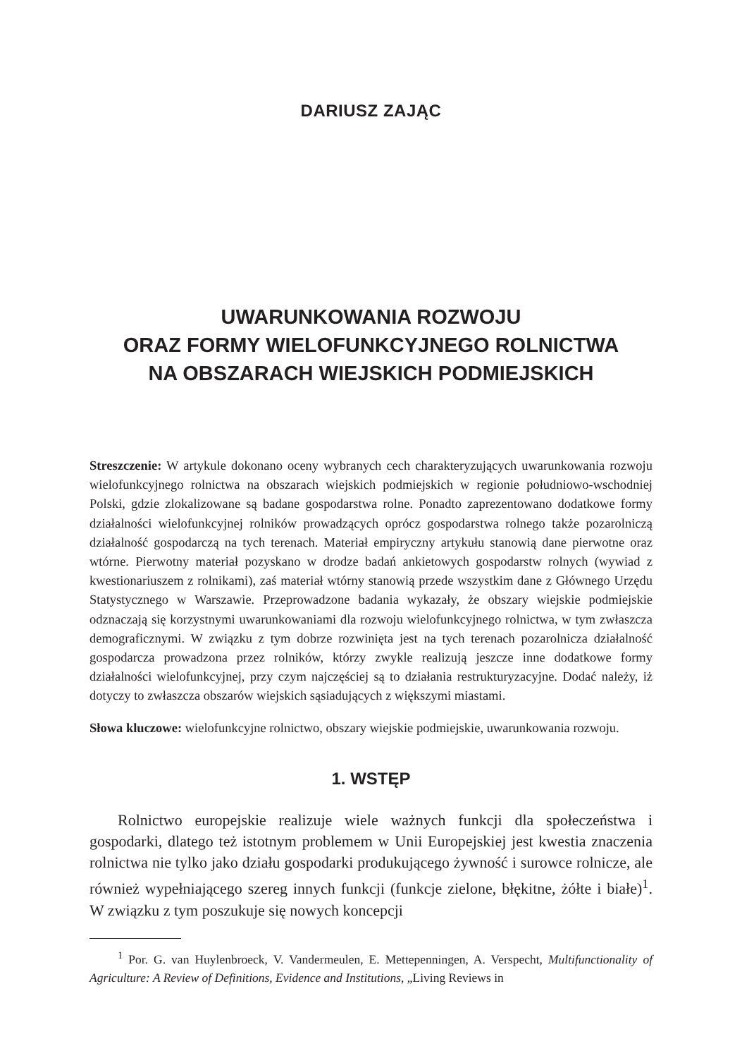DARIUSZ ZAJĄC
UWARUNKOWANIA ROZWOJU
ORAZ FORMY WIELOFUNKCYJNEGO ROLNICTWA
NA OBSZARACH WIEJSKICH PODMIEJSKICH
Streszczenie: W artykule dokonano oceny wybranych cech charakteryzujących uwarunkowania rozwoju wielofunkcyjnego rolnictwa na obszarach wiejskich podmiejskich w regionie południowo-wschodniej Polski, gdzie zlokalizowane są badane gospodarstwa rolne. Ponadto zaprezentowano dodatkowe formy działalności wielofunkcyjnej rolników prowadzących oprócz gospodarstwa rolnego także pozarolniczą działalność gospodarczą na tych terenach. Materiał empiryczny artykułu stanowią dane pierwotne oraz wtórne. Pierwotny materiał pozyskano w drodze badań ankietowych gospodarstw rolnych (wywiad z kwestionariuszem z rolnikami), zaś materiał wtórny stanowią przede wszystkim dane z Głównego Urzędu Statystycznego w Warszawie. Przeprowadzone badania wykazały, że obszary wiejskie podmiejskie odznaczają się korzystnymi uwarunkowaniami dla rozwoju wielofunkcyjnego rolnictwa, w tym zwłaszcza demograficznymi. W związku z tym dobrze rozwinięta jest na tych terenach pozarolnicza działalność gospodarcza prowadzona przez rolników, którzy zwykle realizują jeszcze inne dodatkowe formy działalności wielofunkcyjnej, przy czym najczęściej są to działania restrukturyzacyjne. Dodać należy, iż dotyczy to zwłaszcza obszarów wiejskich sąsiadujących z większymi miastami.
Słowa kluczowe: wielofunkcyjne rolnictwo, obszary wiejskie podmiejskie, uwarunkowania rozwoju.
1. WSTĘP
Rolnictwo europejskie realizuje wiele ważnych funkcji dla społeczeństwa i gospodarki, dlatego też istotnym problemem w Unii Europejskiej jest kwestia znaczenia rolnictwa nie tylko jako działu gospodarki produkującego żywność i surowce rolnicze, ale również wypełniającego szereg innych funkcji (funkcje zielone, błękitne, żółte i białe)<sup>1</sup>. W związku z tym poszukuje się nowych koncepcji
<sup>1</sup> Por. G. van Huylenbroeck, V. Vandermeulen, E. Mettepenningen, A. Verspecht, Multifunctionality of Agriculture: A Review of Definitions, Evidence and Institutions, „Living Reviews in